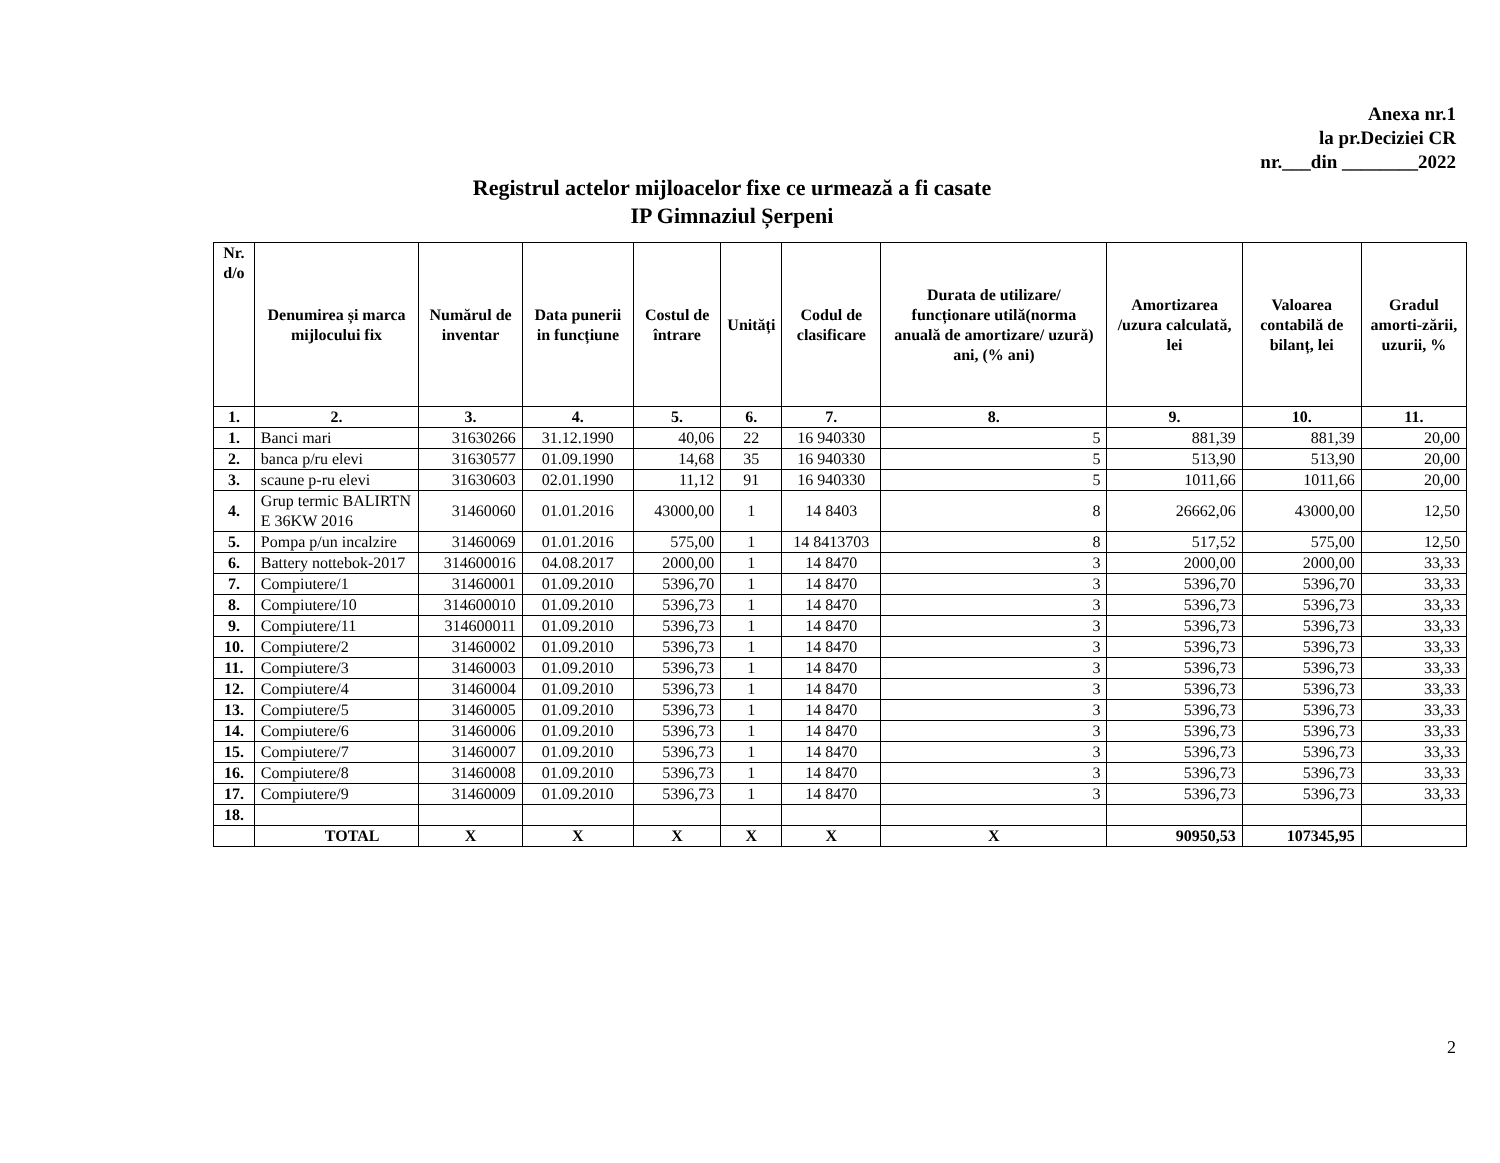Anexa nr.1
la pr.Deciziei CR
nr.___din ________2022
Registrul actelor mijloacelor fixe ce urmează a fi casate
IP Gimnaziul Șerpeni
| Nr. d/o | Denumirea și marca mijlocului fix | Numărul de inventar | Data punerii in funcțiune | Costul de întrare | Unități | Codul de clasificare | Durata de utilizare/ funcționare utilă(norma anuală de amortizare/ uzură) ani, (% ani) | Amortizarea /uzura calculată, lei | Valoarea contabilă de bilanț, lei | Gradul amorti-zării, uzurii, % |
| --- | --- | --- | --- | --- | --- | --- | --- | --- | --- | --- |
| 1. | 2. | 3. | 4. | 5. | 6. | 7. | 8. | 9. | 10. | 11. |
| 1. | Banci mari | 31630266 | 31.12.1990 | 40,06 | 22 | 16 940330 | 5 | 881,39 | 881,39 | 20,00 |
| 2. | banca p/ru elevi | 31630577 | 01.09.1990 | 14,68 | 35 | 16 940330 | 5 | 513,90 | 513,90 | 20,00 |
| 3. | scaune p-ru elevi | 31630603 | 02.01.1990 | 11,12 | 91 | 16 940330 | 5 | 1011,66 | 1011,66 | 20,00 |
| 4. | Grup termic BALIRTN E 36KW 2016 | 31460060 | 01.01.2016 | 43000,00 | 1 | 14 8403 | 8 | 26662,06 | 43000,00 | 12,50 |
| 5. | Pompa p/un incalzire | 31460069 | 01.01.2016 | 575,00 | 1 | 14 8413703 | 8 | 517,52 | 575,00 | 12,50 |
| 6. | Battery nottebok-2017 | 314600016 | 04.08.2017 | 2000,00 | 1 | 14 8470 | 3 | 2000,00 | 2000,00 | 33,33 |
| 7. | Compiutere/1 | 31460001 | 01.09.2010 | 5396,70 | 1 | 14 8470 | 3 | 5396,70 | 5396,70 | 33,33 |
| 8. | Compiutere/10 | 314600010 | 01.09.2010 | 5396,73 | 1 | 14 8470 | 3 | 5396,73 | 5396,73 | 33,33 |
| 9. | Compiutere/11 | 314600011 | 01.09.2010 | 5396,73 | 1 | 14 8470 | 3 | 5396,73 | 5396,73 | 33,33 |
| 10. | Compiutere/2 | 31460002 | 01.09.2010 | 5396,73 | 1 | 14 8470 | 3 | 5396,73 | 5396,73 | 33,33 |
| 11. | Compiutere/3 | 31460003 | 01.09.2010 | 5396,73 | 1 | 14 8470 | 3 | 5396,73 | 5396,73 | 33,33 |
| 12. | Compiutere/4 | 31460004 | 01.09.2010 | 5396,73 | 1 | 14 8470 | 3 | 5396,73 | 5396,73 | 33,33 |
| 13. | Compiutere/5 | 31460005 | 01.09.2010 | 5396,73 | 1 | 14 8470 | 3 | 5396,73 | 5396,73 | 33,33 |
| 14. | Compiutere/6 | 31460006 | 01.09.2010 | 5396,73 | 1 | 14 8470 | 3 | 5396,73 | 5396,73 | 33,33 |
| 15. | Compiutere/7 | 31460007 | 01.09.2010 | 5396,73 | 1 | 14 8470 | 3 | 5396,73 | 5396,73 | 33,33 |
| 16. | Compiutere/8 | 31460008 | 01.09.2010 | 5396,73 | 1 | 14 8470 | 3 | 5396,73 | 5396,73 | 33,33 |
| 17. | Compiutere/9 | 31460009 | 01.09.2010 | 5396,73 | 1 | 14 8470 | 3 | 5396,73 | 5396,73 | 33,33 |
| 18. | | | | | | | | | | |
| | TOTAL | X | X | X | X | X | X | 90950,53 | 107345,95 | |
2